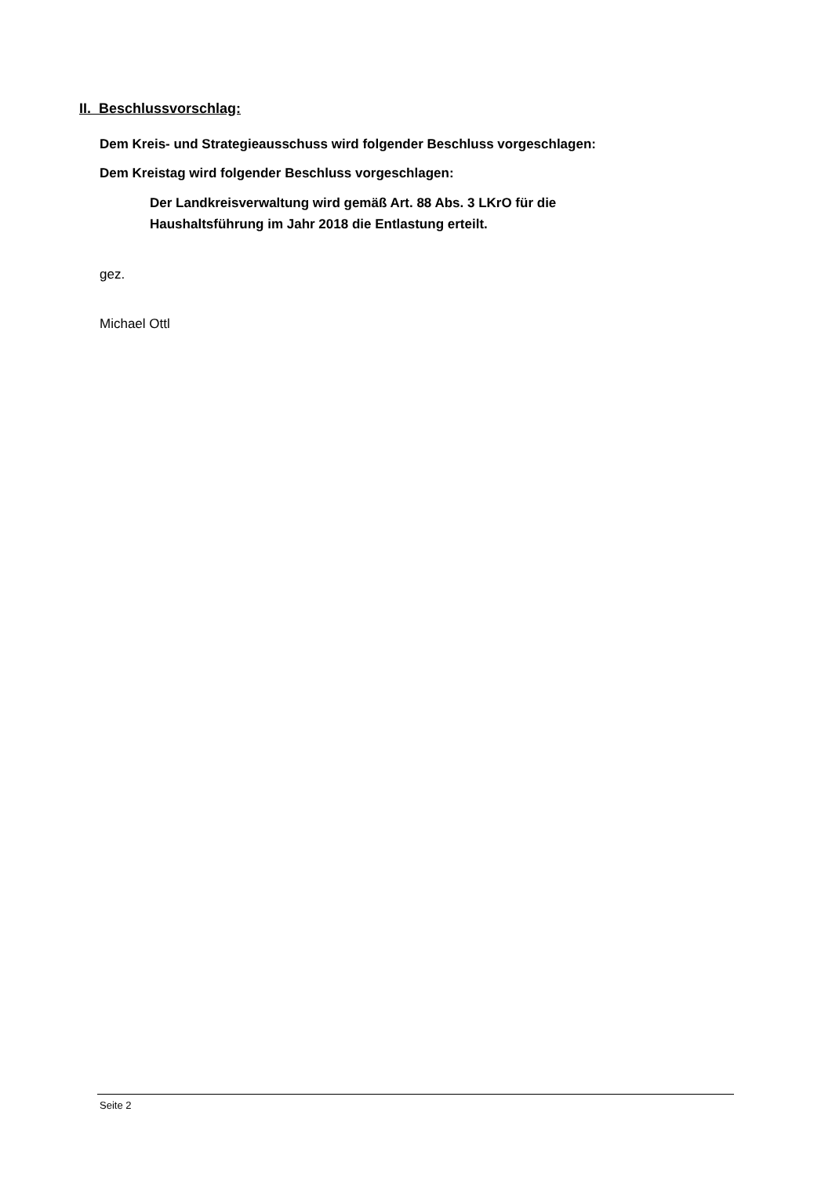II. Beschlussvorschlag:
Dem Kreis- und Strategieausschuss wird folgender Beschluss vorgeschlagen:
Dem Kreistag wird folgender Beschluss vorgeschlagen:
Der Landkreisverwaltung wird gemäß Art. 88 Abs. 3 LKrO für die
Haushaltsführung im Jahr 2018 die Entlastung erteilt.
gez.
Michael Ottl
Seite 2